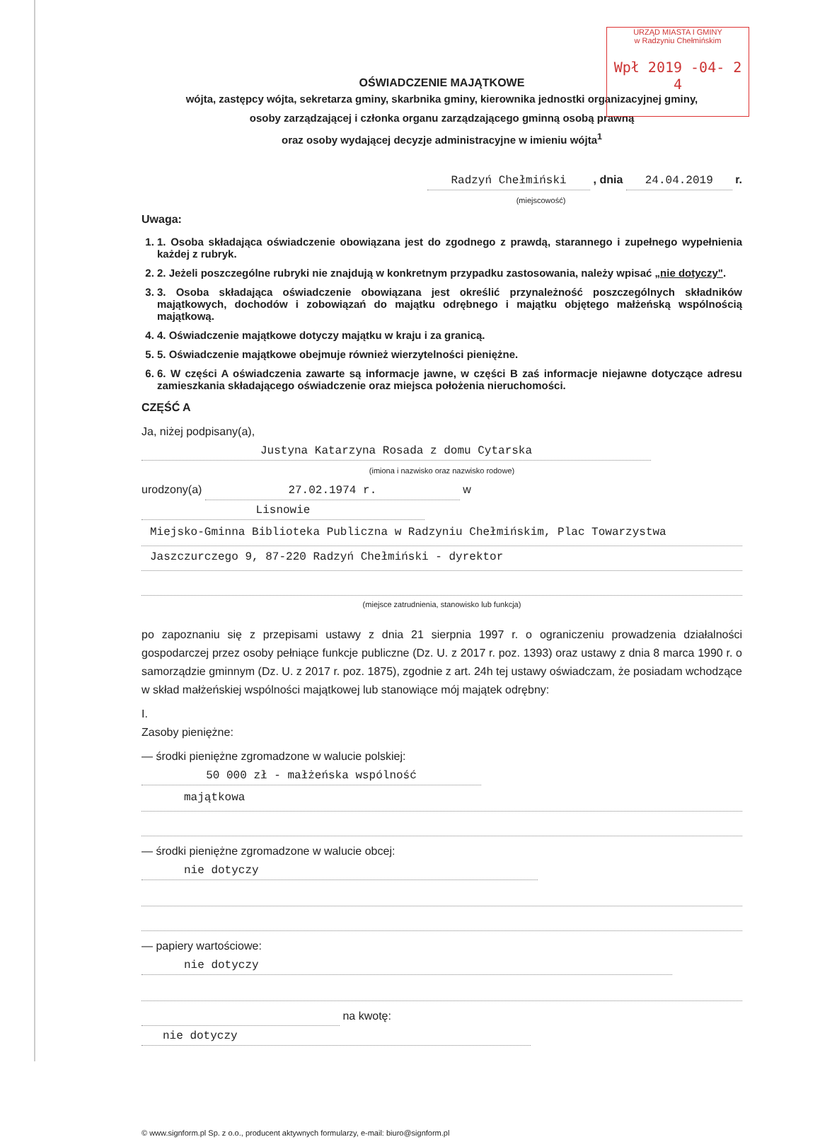URZĄD MIASTA I GMINY
w Radzyniu Chełmińskim
Wpł 2019 -04- 2 4
OŚWIADCZENIE MAJĄTKOWE
wójta, zastępcy wójta, sekretarza gminy, skarbnika gminy, kierownika jednostki organizacyjnej gminy,
osoby zarządzającej i członka organu zarządzającego gminną osobą prawną
oraz osoby wydającej decyzje administracyjne w imieniu wójta<sup>1</sup>
Radzyń Chełmiński , dnia 24.04.2019 r.
(miejscowość)
Uwaga:
1. 1. Osoba składająca oświadczenie obowiązana jest do zgodnego z prawdą, starannego i zupełnego wypełnienia każdej z rubryk.
2. 2. Jeżeli poszczególne rubryki nie znajdują w konkretnym przypadku zastosowania, należy wpisać „nie dotyczy".
3. 3. Osoba składająca oświadczenie obowiązana jest określić przynależność poszczególnych składników majątkowych, dochodów i zobowiązań do majątku odrębnego i majątku objętego małżeńską wspólnością majątkową.
4. 4. Oświadczenie majątkowe dotyczy majątku w kraju i za granicą.
5. 5. Oświadczenie majątkowe obejmuje również wierzytelności pieniężne.
6. 6. W części A oświadczenia zawarte są informacje jawne, w części B zaś informacje niejawne dotyczące adresu zamieszkania składającego oświadczenie oraz miejsca położenia nieruchomości.
CZĘŚĆ A
Ja, niżej podpisany(a), Justyna Katarzyna Rosada z domu Cytarska
(imiona i nazwisko oraz nazwisko rodowe)
urodzony(a) 27.02.1974 r. w Lisnowie
Miejsko-Gminna Biblioteka Publiczna w Radzyniu Chełmińskim, Plac Towarzystwa
Jaszczurczego 9, 87-220 Radzyń Chełmiński - dyrektor
(miejsce zatrudnienia, stanowisko lub funkcja)
po zapoznaniu się z przepisami ustawy z dnia 21 sierpnia 1997 r. o ograniczeniu prowadzenia działalności gospodarczej przez osoby pełniące funkcje publiczne (Dz. U. z 2017 r. poz. 1393) oraz ustawy z dnia 8 marca 1990 r. o samorządzie gminnym (Dz. U. z 2017 r. poz. 1875), zgodnie z art. 24h tej ustawy oświadczam, że posiadam wchodzące w skład małżeńskiej wspólności majątkowej lub stanowiące mój majątek odrębny:
I.
Zasoby pieniężne:
— środki pieniężne zgromadzone w walucie polskiej: 50 000 zł - małżeńska wspólność
majątkowa
— środki pieniężne zgromadzone w walucie obcej: nie dotyczy
— papiery wartościowe: nie dotyczy
na kwotę: nie dotyczy
© www.signform.pl Sp. z o.o., producent aktywnych formularzy, e-mail: biuro@signform.pl